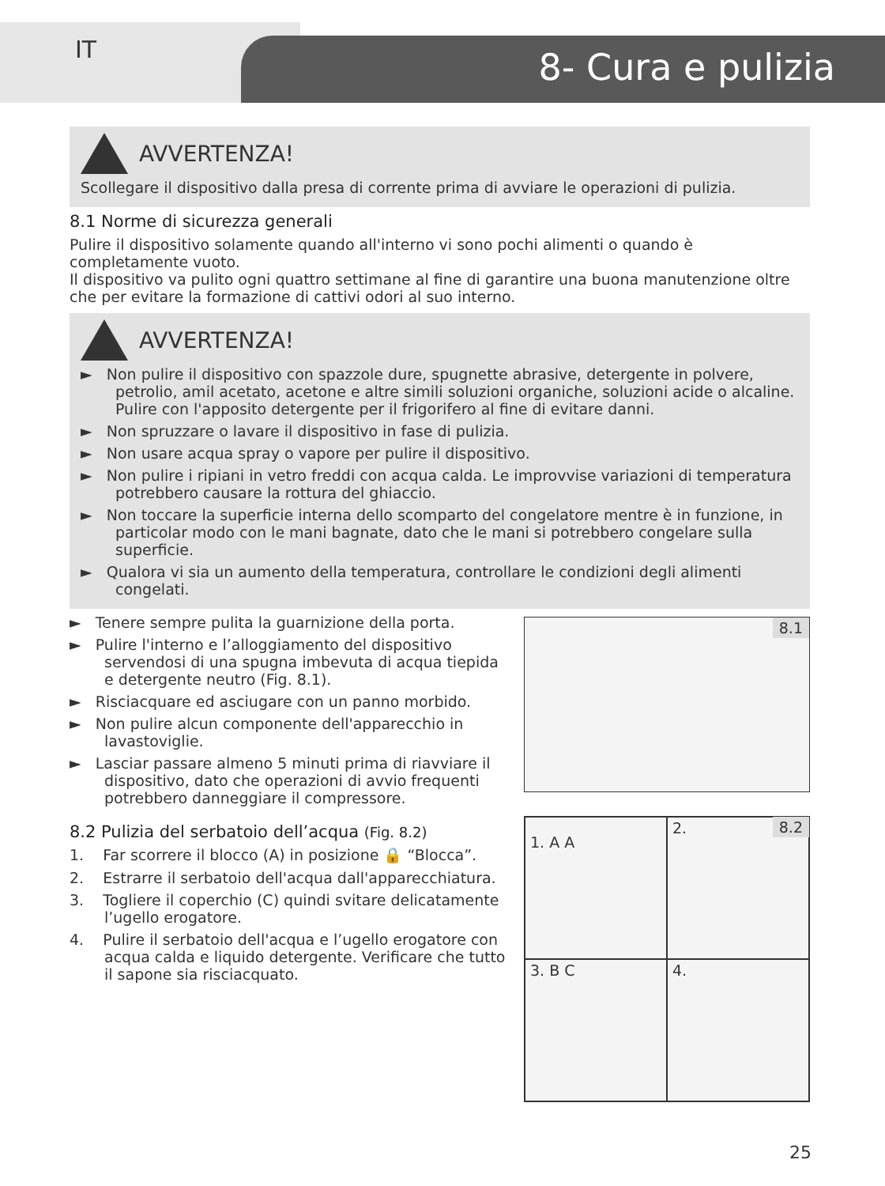IT 8- Cura e pulizia
AVVERTENZA!
Scollegare il dispositivo dalla presa di corrente prima di avviare le operazioni di pulizia.
8.1 Norme di sicurezza generali
Pulire il dispositivo solamente quando all'interno vi sono pochi alimenti o quando è completamente vuoto.
Il dispositivo va pulito ogni quattro settimane al fine di garantire una buona manutenzione oltre che per evitare la formazione di cattivi odori al suo interno.
AVVERTENZA!
► Non pulire il dispositivo con spazzole dure, spugnette abrasive, detergente in polvere, petrolio, amil acetato, acetone e altre simili soluzioni organiche, soluzioni acide o alcaline. Pulire con l'apposito detergente per il frigorifero al fine di evitare danni.
► Non spruzzare o lavare il dispositivo in fase di pulizia.
► Non usare acqua spray o vapore per pulire il dispositivo.
► Non pulire i ripiani in vetro freddi con acqua calda. Le improvvise variazioni di temperatura potrebbero causare la rottura del ghiaccio.
► Non toccare la superficie interna dello scomparto del congelatore mentre è in funzione, in particolar modo con le mani bagnate, dato che le mani si potrebbero congelare sulla superficie.
► Qualora vi sia un aumento della temperatura, controllare le condizioni degli alimenti congelati.
► Tenere sempre pulita la guarnizione della porta.
► Pulire l'interno e l’alloggiamento del dispositivo servendosi di una spugna imbevuta di acqua tiepida e detergente neutro (Fig. 8.1).
► Risciacquare ed asciugare con un panno morbido.
► Non pulire alcun componente dell'apparecchio in lavastoviglie.
► Lasciar passare almeno 5 minuti prima di riavviare il dispositivo, dato che operazioni di avvio frequenti potrebbero danneggiare il compressore.
8.2 Pulizia del serbatoio dell’acqua (Fig. 8.2)
1. Far scorrere il blocco (A) in posizione 🔒 “Blocca”.
2. Estrarre il serbatoio dell'acqua dall'apparecchiatura.
3. Togliere il coperchio (C) quindi svitare delicatamente l’ugello erogatore.
4. Pulire il serbatoio dell'acqua e l’ugello erogatore con acqua calda e liquido detergente. Verificare che tutto il sapone sia risciacquato.
8.1
1. A A
2.
3. B C
4.
8.2
25